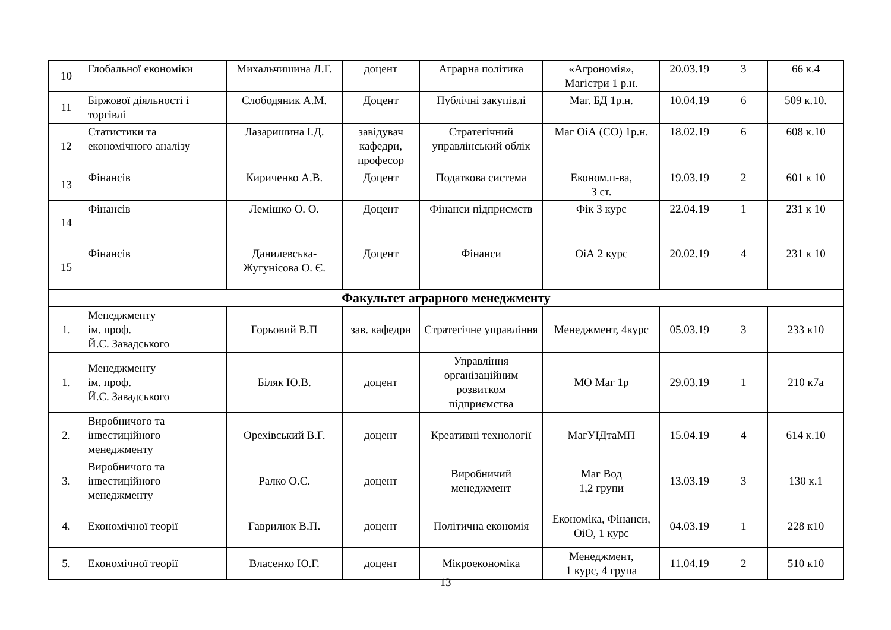| 10 | Глобальної економіки | Михальчишина Л.Г. | доцент | Аграрна політика | «Агрономія», Магістри 1 р.н. | 20.03.19 | 3 | 66 к.4 |
| 11 | Біржової діяльності і торгівлі | Слободяник А.М. | Доцент | Публічні закупівлі | Маг. БД 1р.н. | 10.04.19 | 6 | 509 к.10. |
| 12 | Статистики та економічного аналізу | Лазаришина І.Д. | завідувач кафедри, професор | Стратегічний управлінський облік | Маг ОіА (СО) 1р.н. | 18.02.19 | 6 | 608 к.10 |
| 13 | Фінансів | Кириченко А.В. | Доцент | Податкова система | Економ.п-ва, 3 ст. | 19.03.19 | 2 | 601 к 10 |
| 14 | Фінансів | Лемішко О. О. | Доцент | Фінанси підприємств | Фік 3 курс | 22.04.19 | 1 | 231 к 10 |
| 15 | Фінансів | Данилевська-Жугунісова О. Є. | Доцент | Фінанси | ОіА 2 курс | 20.02.19 | 4 | 231 к 10 |
| Факультет аграрного менеджменту | | | | | | | | |
| 1. | Менеджменту ім. проф. Й.С. Завадського | Горьовий В.П | зав. кафедри | Стратегічне управління | Менеджмент, 4курс | 05.03.19 | 3 | 233 к10 |
| 1. | Менеджменту ім. проф. Й.С. Завадського | Біляк Ю.В. | доцент | Управління організаційним розвитком підприємства | МО Маг 1р | 29.03.19 | 1 | 210 к7а |
| 2. | Виробничого та інвестиційного менеджменту | Орехівський В.Г. | доцент | Креативні технології | МагУІДтаМП | 15.04.19 | 4 | 614 к.10 |
| 3. | Виробничого та інвестиційного менеджменту | Ралко О.С. | доцент | Виробничий менеджмент | Маг Вод 1,2 групи | 13.03.19 | 3 | 130 к.1 |
| 4. | Економічної теорії | Гаврилюк В.П. | доцент | Політична економія | Економіка, Фінанси, ОіО, 1 курс | 04.03.19 | 1 | 228 к10 |
| 5. | Економічної теорії | Власенко Ю.Г. | доцент | Мікроекономіка | Менеджмент, 1 курс, 4 група | 11.04.19 | 2 | 510 к10 |
13